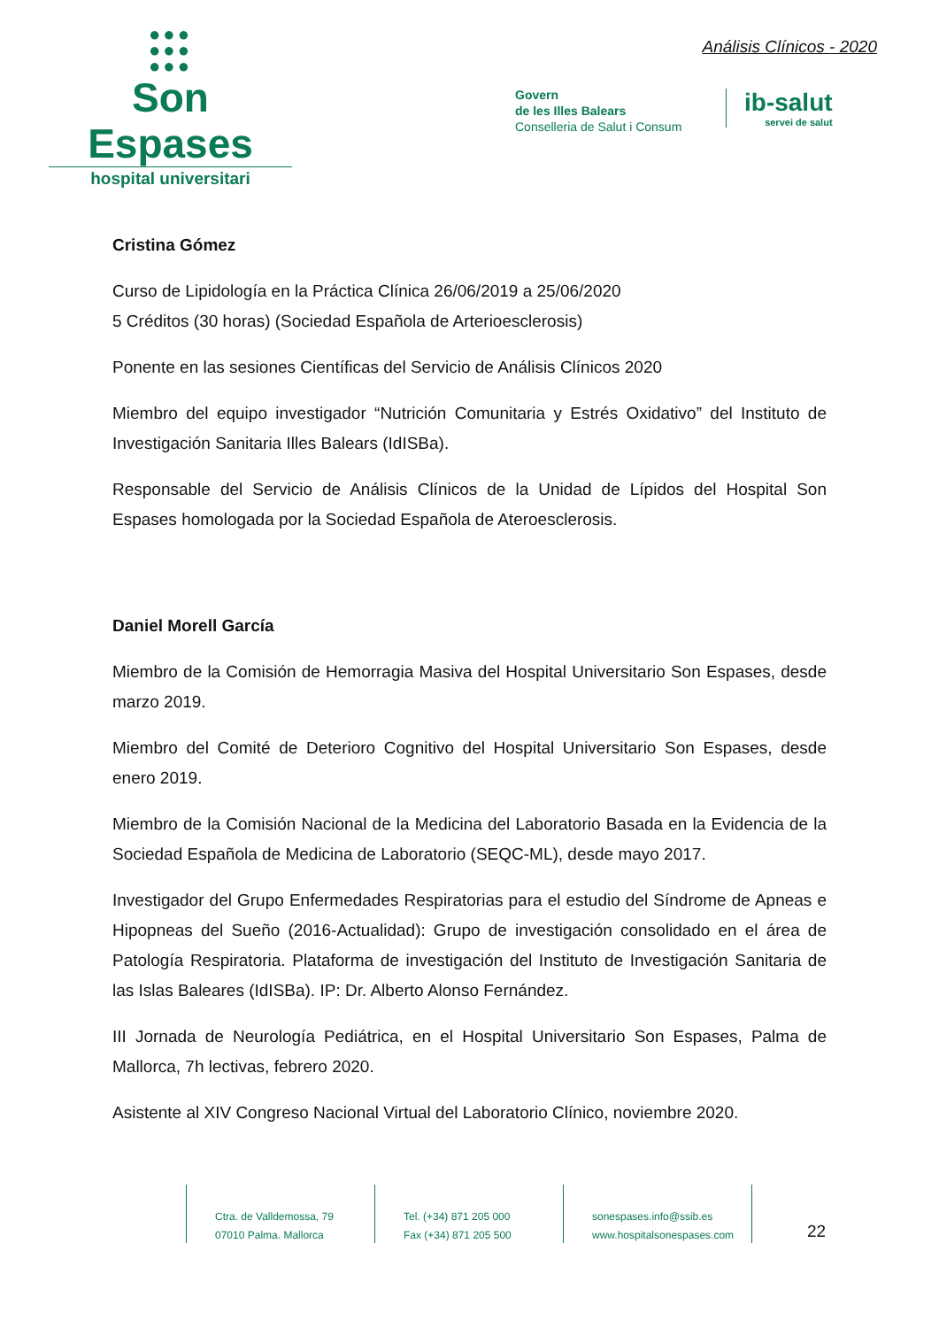●●●
●●●
●●●
Son Espases
hospital universitari
Análisis Clínicos - 2020
Govern
de les Illes Balears
Conselleria de Salut i Consum
ib-salut
servei de salut
Cristina Gómez
Curso de Lipidología en la Práctica Clínica 26/06/2019 a 25/06/2020
5 Créditos (30 horas) (Sociedad Española de Arterioesclerosis)
Ponente en las sesiones Científicas del Servicio de Análisis Clínicos 2020
Miembro del equipo investigador “Nutrición Comunitaria y Estrés Oxidativo” del Instituto de Investigación Sanitaria Illes Balears (IdISBa).
Responsable del Servicio de Análisis Clínicos de la Unidad de Lípidos del Hospital Son Espases homologada por la Sociedad Española de Ateroesclerosis.
Daniel Morell García
Miembro de la Comisión de Hemorragia Masiva del Hospital Universitario Son Espases, desde marzo 2019.
Miembro del Comité de Deterioro Cognitivo del Hospital Universitario Son Espases, desde enero 2019.
Miembro de la Comisión Nacional de la Medicina del Laboratorio Basada en la Evidencia de la Sociedad Española de Medicina de Laboratorio (SEQC-ML), desde mayo 2017.
Investigador del Grupo Enfermedades Respiratorias para el estudio del Síndrome de Apneas e Hipopneas del Sueño (2016-Actualidad): Grupo de investigación consolidado en el área de Patología Respiratoria. Plataforma de investigación del Instituto de Investigación Sanitaria de las Islas Baleares (IdISBa). IP: Dr. Alberto Alonso Fernández.
III Jornada de Neurología Pediátrica, en el Hospital Universitario Son Espases, Palma de Mallorca, 7h lectivas, febrero 2020.
Asistente al XIV Congreso Nacional Virtual del Laboratorio Clínico, noviembre 2020.
Ctra. de Valldemossa, 79
07010 Palma. Mallorca
Tel. (+34) 871 205 000
Fax (+34) 871 205 500
sonespases.info@ssib.es
www.hospitalsonespases.com
22